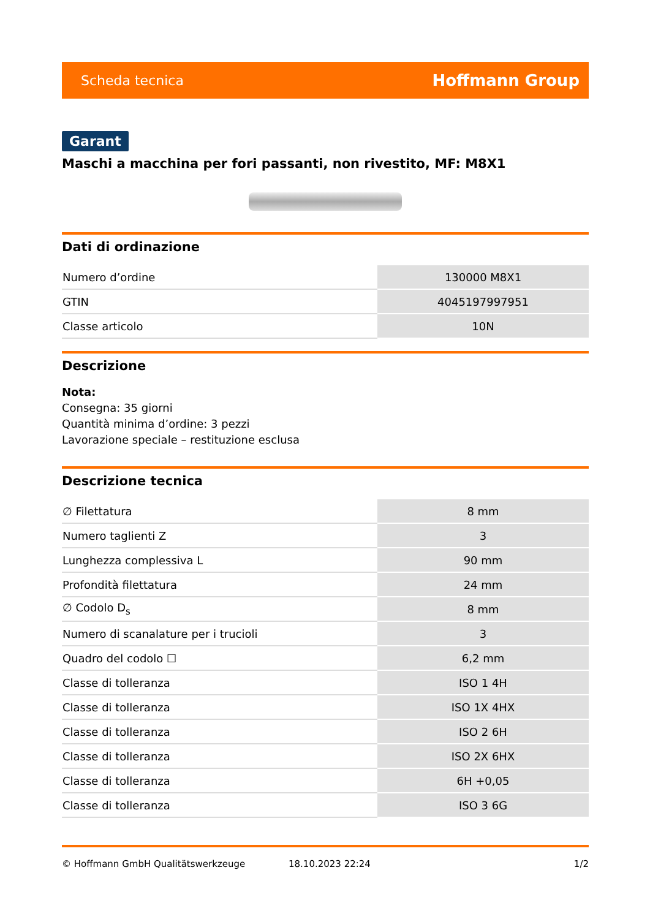Scheda tecnica Hoffmann Group
Garant
Maschi a macchina per fori passanti, non rivestito, MF: M8X1
Dati di ordinazione
| Numero d’ordine | 130000 M8X1 |
| GTIN | 4045197997951 |
| Classe articolo | 10N |
Descrizione
Nota:
Consegna: 35 giorni
Quantità minima d’ordine: 3 pezzi
Lavorazione speciale – restituzione esclusa
Descrizione tecnica
| ∅ Filettatura | 8 mm |
| Numero taglienti Z | 3 |
| Lunghezza complessiva L | 90 mm |
| Profondità filettatura | 24 mm |
| ∅ Codolo D<sub>s</sub> | 8 mm |
| Numero di scanalature per i trucioli | 3 |
| Quadro del codolo ☐ | 6,2 mm |
| Classe di tolleranza | ISO 1 4H |
| Classe di tolleranza | ISO 1X 4HX |
| Classe di tolleranza | ISO 2 6H |
| Classe di tolleranza | ISO 2X 6HX |
| Classe di tolleranza | 6H +0,05 |
| Classe di tolleranza | ISO 3 6G |
© Hoffmann GmbH Qualitätswerkzeuge 18.10.2023 22:24 1/2